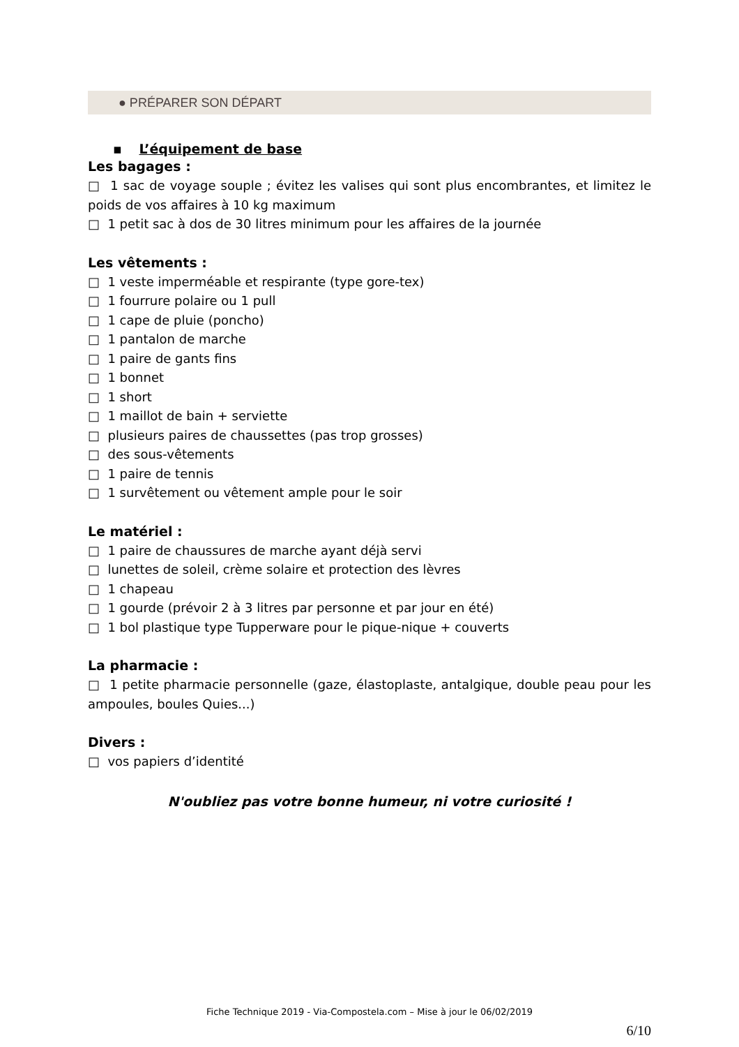● PRÉPARER SON DÉPART
▪ L’équipement de base
Les bagages :
□ 1 sac de voyage souple ; évitez les valises qui sont plus encombrantes, et limitez le poids de vos affaires à 10 kg maximum
□ 1 petit sac à dos de 30 litres minimum pour les affaires de la journée
Les vêtements :
□ 1 veste imperméable et respirante (type gore-tex)
□ 1 fourrure polaire ou 1 pull
□ 1 cape de pluie (poncho)
□ 1 pantalon de marche
□ 1 paire de gants fins
□ 1 bonnet
□ 1 short
□ 1 maillot de bain + serviette
□ plusieurs paires de chaussettes (pas trop grosses)
□ des sous-vêtements
□ 1 paire de tennis
□ 1 survêtement ou vêtement ample pour le soir
Le matériel :
□ 1 paire de chaussures de marche ayant déjà servi
□ lunettes de soleil, crème solaire et protection des lèvres
□ 1 chapeau
□ 1 gourde (prévoir 2 à 3 litres par personne et par jour en été)
□ 1 bol plastique type Tupperware pour le pique-nique + couverts
La pharmacie :
□ 1 petite pharmacie personnelle (gaze, élastoplaste, antalgique, double peau pour les ampoules, boules Quies...)
Divers :
□ vos papiers d’identité
N'oubliez pas votre bonne humeur, ni votre curiosité !
Fiche Technique 2019 - Via-Compostela.com – Mise à jour le 06/02/2019
6/10